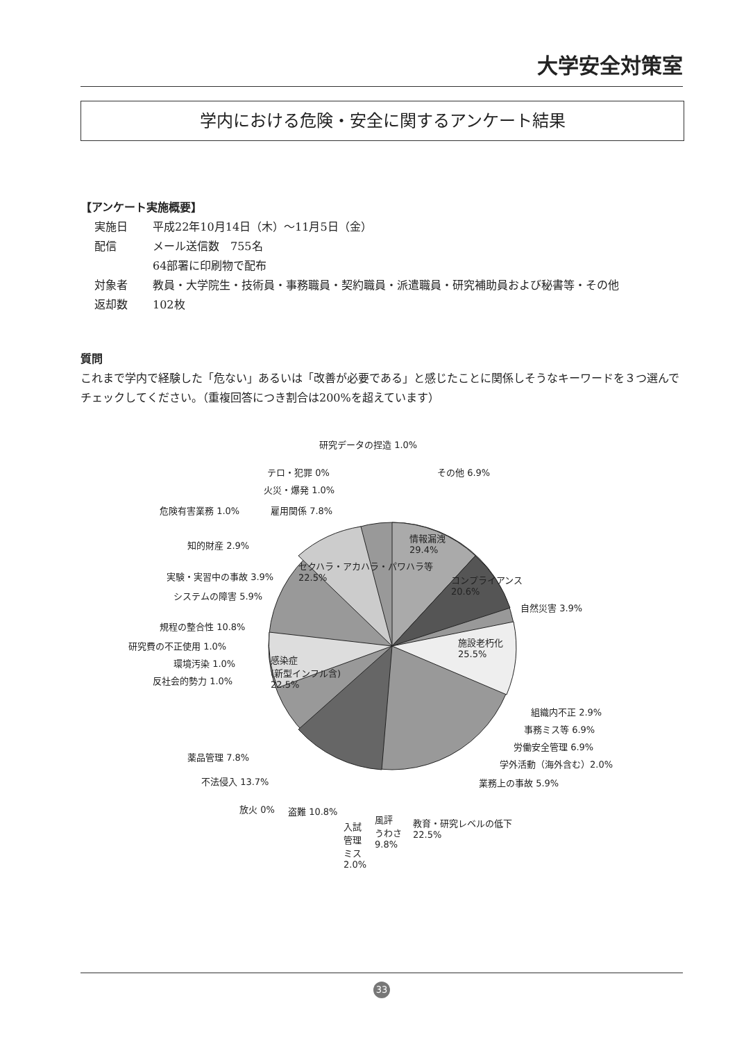大学安全対策室
学内における危険・安全に関するアンケート結果
【アンケート実施概要】
| 実施日 | 平成22年10月14日（木）～11月5日（金） |
| 配信 | メール送信数 755名 64部署に印刷物で配布 |
| 対象者 | 教員・大学院生・技術員・事務職員・契約職員・派遣職員・研究補助員および秘書等・その他 |
| 返却数 | 102枚 |
質問
これまで学内で経験した「危ない」あるいは「改善が必要である」と感じたことに関係しそうなキーワードを３つ選んでチェックしてください。（重複回答につき割合は200%を超えています）
研究データの捏造 1.0%
その他 6.9%
テロ・犯罪 0%
火災・爆発 1.0%
危険有害業務 1.0% 雇用関係 7.8%
情報漏洩
29.4%
知的財産 2.9%
実験・実習中の事故 3.9%
セクハラ・アカハラ・パワハラ等
22.5%
コンプライアンス
20.6%
システムの障害 5.9%
自然災害 3.9%
規程の整合性 10.8%
施設老朽化
25.5%
研究費の不正使用 1.0%
環境汚染 1.0%
感染症
(新型インフル含)
22.5%
反社会的勢力 1.0%
組織内不正 2.9%
事務ミス等 6.9%
労働安全管理 6.9%
薬品管理 7.8%
学外活動（海外含む）2.0%
不法侵入 13.7% 業務上の事故 5.9%
放火 0% 盗難 10.8%
教育・研究レベルの低下
22.5%
入試
管理
ミス
2.0%
風評
うわさ
9.8%
33